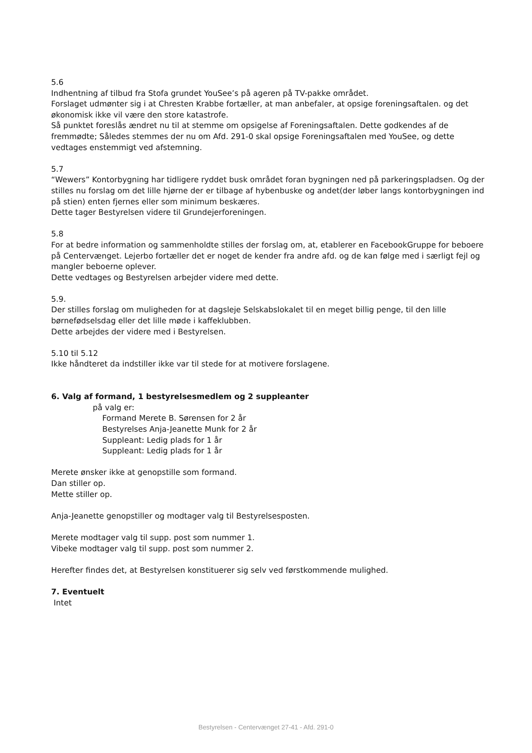5.6
Indhentning af tilbud fra Stofa grundet YouSee’s på ageren på TV-pakke området.
Forslaget udmønter sig i at Chresten Krabbe fortæller, at man anbefaler, at opsige foreningsaftalen. og det økonomisk ikke vil være den store katastrofe.
Så punktet foreslås ændret nu til at stemme om opsigelse af Foreningsaftalen. Dette godkendes af de fremmødte; Således stemmes der nu om Afd. 291-0 skal opsige Foreningsaftalen med YouSee, og dette vedtages enstemmigt ved afstemning.
5.7
“Wewers” Kontorbygning har tidligere ryddet busk området foran bygningen ned på parkeringspladsen. Og der stilles nu forslag om det lille hjørne der er tilbage af hybenbuske og andet(der løber langs kontorbygningen ind på stien) enten fjernes eller som minimum beskæres.
Dette tager Bestyrelsen videre til Grundejerforeningen.
5.8
For at bedre information og sammenholdte stilles der forslag om, at, etablerer en FacebookGruppe for beboere på Centervænget. Lejerbo fortæller det er noget de kender fra andre afd. og de kan følge med i særligt fejl og mangler beboerne oplever.
Dette vedtages og Bestyrelsen arbejder videre med dette.
5.9.
Der stilles forslag om muligheden for at dagsleje Selskabslokalet til en meget billig penge, til den lille børnefødselsdag eller det lille møde i kaffeklubben.
Dette arbejdes der videre med i Bestyrelsen.
5.10 til 5.12
Ikke håndteret da indstiller ikke var til stede for at motivere forslagene.
6. Valg af formand, 1 bestyrelsesmedlem og 2 suppleanter
på valg er:
Formand Merete B. Sørensen for 2 år
Bestyrelses Anja-Jeanette Munk for 2 år
Suppleant: Ledig plads for 1 år
Suppleant: Ledig plads for 1 år
Merete ønsker ikke at genopstille som formand.
Dan stiller op.
Mette stiller op.
Anja-Jeanette genopstiller og modtager valg til Bestyrelsesposten.
Merete modtager valg til supp. post som nummer 1.
Vibeke modtager valg til supp. post som nummer 2.
Herefter findes det, at Bestyrelsen konstituerer sig selv ved førstkommende mulighed.
7. Eventuelt
Intet
Bestyrelsen - Centervænget 27-41 - Afd. 291-0